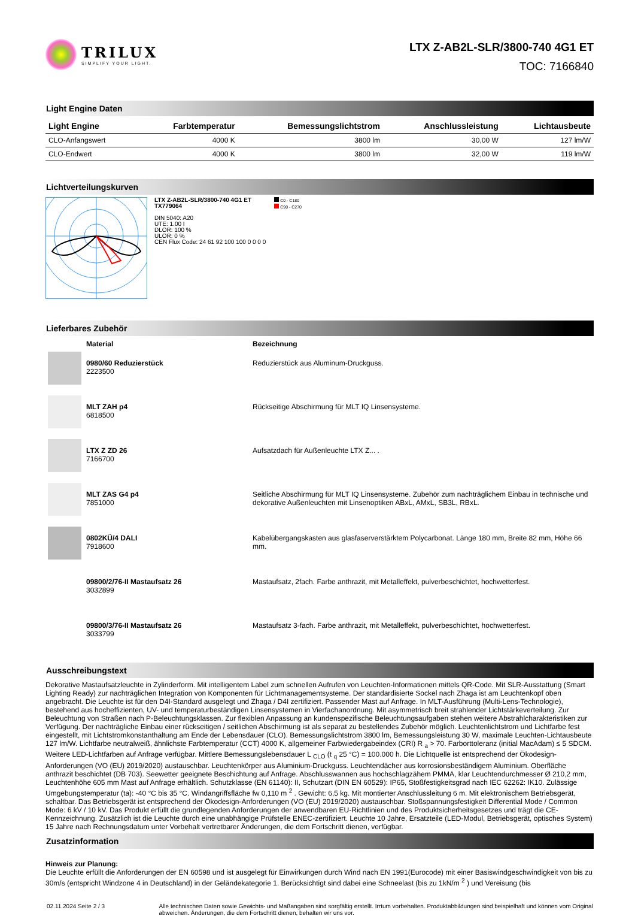TRILUX
SIMPLIFY YOUR LIGHT.
LTX Z-AB2L-SLR/3800-740 4G1 ET
TOC: 7166840
Light Engine Daten
| Light Engine | Farbtemperatur | Bemessungslichtstrom | Anschlussleistung | Lichtausbeute |
| --- | --- | --- | --- | --- |
| CLO-Anfangswert | 4000 K | 3800 lm | 30,00 W | 127 lm/W |
| CLO-Endwert | 4000 K | 3800 lm | 32,00 W | 119 lm/W |
Lichtverteilungskurven
LTX Z-AB2L-SLR/3800-740 4G1 ET
TX779064
DIN 5040: A20
UTE: 1.00 I
DLOR: 100 %
ULOR: 0 %
CEN Flux Code: 24 61 92 100 100 0 0 0 0
C0 - C180
C90 - C270
Lieferbares Zubehör
| | Material | Bezeichnung |
| --- | --- | --- |
| | 0980/60 Reduzierstück 2223500 | Reduzierstück aus Aluminum-Druckguss. |
| | MLT ZAH p4 6818500 | Rückseitige Abschirmung für MLT IQ Linsensysteme. |
| | LTX Z ZD 26 7166700 | Aufsatzdach für Außenleuchte LTX Z... . |
| | MLT ZAS G4 p4 7851000 | Seitliche Abschirmung für MLT IQ Linsensysteme. Zubehör zum nachträglichem Einbau in technische und dekorative Außenleuchten mit Linsenoptiken ABxL, AMxL, SB3L, RBxL. |
| | 0802KÜ/4 DALI 7918600 | Kabelübergangskasten aus glasfaserverstärktem Polycarbonat. Länge 180 mm, Breite 82 mm, Höhe 66 mm. |
| | 09800/2/76-II Mastaufsatz 26 3032899 | Mastaufsatz, 2fach. Farbe anthrazit, mit Metalleffekt, pulverbeschichtet, hochwetterfest. |
| | 09800/3/76-II Mastaufsatz 26 3033799 | Mastaufsatz 3-fach. Farbe anthrazit, mit Metalleffekt, pulverbeschichtet, hochwetterfest. |
Ausschreibungstext
Dekorative Mastaufsatzleuchte in Zylinderform. Mit intelligentem Label zum schnellen Aufrufen von Leuchten-Informationen mittels QR-Code. Mit SLR-Ausstattung (Smart Lighting Ready) zur nachträglichen Integration von Komponenten für Lichtmanagementsysteme. Der standardisierte Sockel nach Zhaga ist am Leuchtenkopf oben angebracht. Die Leuchte ist für den D4I-Standard ausgelegt und Zhaga / D4I zertifiziert. Passender Mast auf Anfrage. In MLT-Ausführung (Multi-Lens-Technologie), bestehend aus hocheffizienten, UV- und temperaturbeständigen Linsensystemen in Vierfachanordnung. Mit asymmetrisch breit strahlender Lichtstärkeverteilung. Zur Beleuchtung von Straßen nach P-Beleuchtungsklassen. Zur flexiblen Anpassung an kundenspezifische Beleuchtungsaufgaben stehen weitere Abstrahlcharakteristiken zur Verfügung. Der nachträgliche Einbau einer rückseitigen / seitlichen Abschirmung ist als separat zu bestellendes Zubehör möglich. Leuchtenlichtstrom und Lichtfarbe fest eingestellt, mit Lichtstromkonstanthaltung am Ende der Lebensdauer (CLO). Bemessungslichtstrom 3800 lm, Bemessungsleistung 30 W, maximale Leuchten-Lichtausbeute 127 lm/W. Lichtfarbe neutralweiß, ähnlichste Farbtemperatur (CCT) 4000 K, allgemeiner Farbwiedergabeindex (CRI) R <sub>a</sub> > 70. Farborttoleranz (initial MacAdam) ≤ 5 SDCM. Weitere LED-Lichtfarben auf Anfrage verfügbar. Mittlere Bemessungslebensdauer L <sub>CLO</sub> (t <sub>q</sub> 25 °C) = 100.000 h. Die Lichtquelle ist entsprechend der Ökodesign-Anforderungen (VO (EU) 2019/2020) austauschbar. Leuchtenkörper aus Aluminium-Druckguss. Leuchtendächer aus korrosionsbeständigem Aluminium. Oberfläche anthrazit beschichtet (DB 703). Seewetter geeignete Beschichtung auf Anfrage. Abschlusswannen aus hochschlagzähem PMMA, klar Leuchtendurchmesser Ø 210,2 mm, Leuchtenhöhe 605 mm Mast auf Anfrage erhältlich. Schutzklasse (EN 61140): II, Schutzart (DIN EN 60529): IP65, Stoßfestigkeitsgrad nach IEC 62262: IK10. Zulässige Umgebungstemperatur (ta): -40 °C bis 35 °C. Windangriffsfläche fw 0,110 m <sup>2</sup> . Gewicht: 6,5 kg. Mit montierter Anschlussleitung 6 m. Mit elektronischem Betriebsgerät, schaltbar. Das Betriebsgerät ist entsprechend der Ökodesign-Anforderungen (VO (EU) 2019/2020) austauschbar. Stoßspannungsfestigkeit Differential Mode / Common Mode: 6 kV / 10 kV. Das Produkt erfüllt die grundlegenden Anforderungen der anwendbaren EU-Richtlinien und des Produktsicherheitsgesetzes und trägt die CE-Kennzeichnung. Zusätzlich ist die Leuchte durch eine unabhängige Prüfstelle ENEC-zertifiziert. Leuchte 10 Jahre, Ersatzteile (LED-Modul, Betriebsgerät, optisches System) 15 Jahre nach Rechnungsdatum unter Vorbehalt vertretbarer Änderungen, die dem Fortschritt dienen, verfügbar.
Zusatzinformation
Hinweis zur Planung:
Die Leuchte erfüllt die Anforderungen der EN 60598 und ist ausgelegt für Einwirkungen durch Wind nach EN 1991(Eurocode) mit einer Basiswindgeschwindigkeit von bis zu 30m/s (entspricht Windzone 4 in Deutschland) in der Geländekategorie 1. Berücksichtigt sind dabei eine Schneelast (bis zu 1kN/m <sup>2</sup> ) und Vereisung (bis
02.11.2024 Seite 2 / 3 Alle technischen Daten sowie Gewichts- und Maßangaben sind sorgfältig erstellt. Irrtum vorbehalten. Produktabbildungen sind beispielhaft und können vom Original abweichen. Änderungen, die dem Fortschritt dienen, behalten wir uns vor.